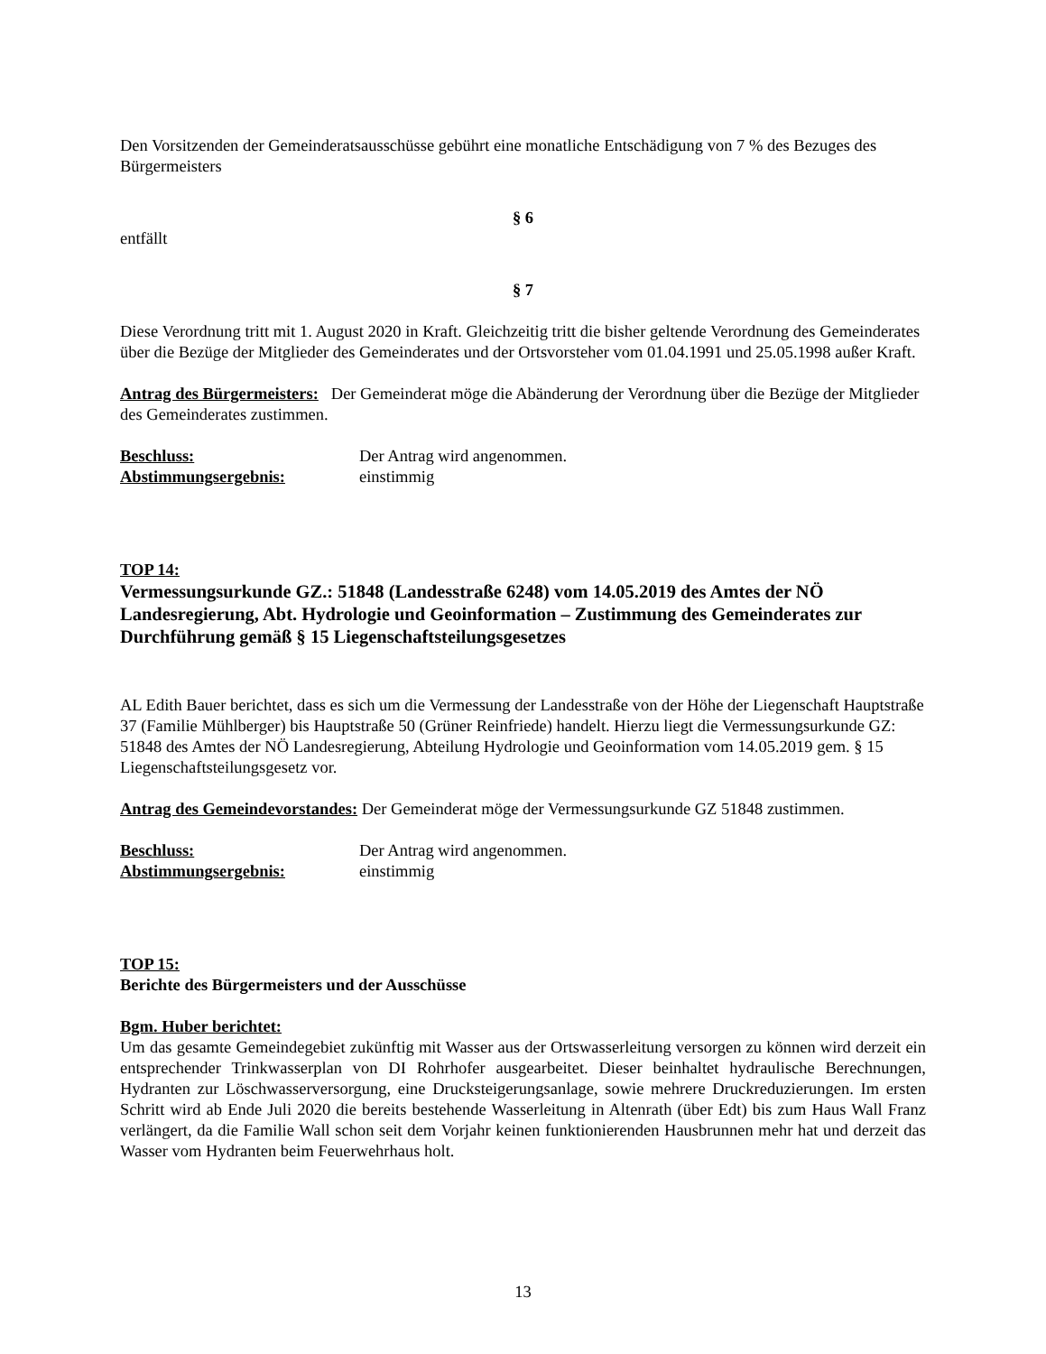Den Vorsitzenden der Gemeinderatsausschüsse gebührt eine monatliche Entschädigung von 7 % des Bezuges des Bürgermeisters
§ 6
entfällt
§ 7
Diese Verordnung tritt mit 1. August 2020 in Kraft. Gleichzeitig tritt die bisher geltende Verordnung des Gemeinderates über die Bezüge der Mitglieder des Gemeinderates und der Ortsvorsteher vom 01.04.1991 und 25.05.1998 außer Kraft.
Antrag des Bürgermeisters: Der Gemeinderat möge die Abänderung der Verordnung über die Bezüge der Mitglieder des Gemeinderates zustimmen.
Beschluss: Der Antrag wird angenommen.
Abstimmungsergebnis: einstimmig
TOP 14:
Vermessungsurkunde GZ.: 51848 (Landesstraße 6248) vom 14.05.2019 des Amtes der NÖ Landesregierung, Abt. Hydrologie und Geoinformation – Zustimmung des Gemeinderates zur Durchführung gemäß § 15 Liegenschaftsteilungsgesetzes
AL Edith Bauer berichtet, dass es sich um die Vermessung der Landesstraße von der Höhe der Liegenschaft Hauptstraße 37 (Familie Mühlberger) bis Hauptstraße 50 (Grüner Reinfriede) handelt. Hierzu liegt die Vermessungsurkunde GZ: 51848 des Amtes der NÖ Landesregierung, Abteilung Hydrologie und Geoinformation vom 14.05.2019 gem. § 15 Liegenschaftsteilungsgesetz vor.
Antrag des Gemeindevorstandes: Der Gemeinderat möge der Vermessungsurkunde GZ 51848 zustimmen.
Beschluss: Der Antrag wird angenommen.
Abstimmungsergebnis: einstimmig
TOP 15:
Berichte des Bürgermeisters und der Ausschüsse
Bgm. Huber berichtet:
Um das gesamte Gemeindegebiet zukünftig mit Wasser aus der Ortswasserleitung versorgen zu können wird derzeit ein entsprechender Trinkwasserplan von DI Rohrhofer ausgearbeitet. Dieser beinhaltet hydraulische Berechnungen, Hydranten zur Löschwasserversorgung, eine Drucksteigerungsanlage, sowie mehrere Druckreduzierungen. Im ersten Schritt wird ab Ende Juli 2020 die bereits bestehende Wasserleitung in Altenrath (über Edt) bis zum Haus Wall Franz verlängert, da die Familie Wall schon seit dem Vorjahr keinen funktionierenden Hausbrunnen mehr hat und derzeit das Wasser vom Hydranten beim Feuerwehrhaus holt.
13